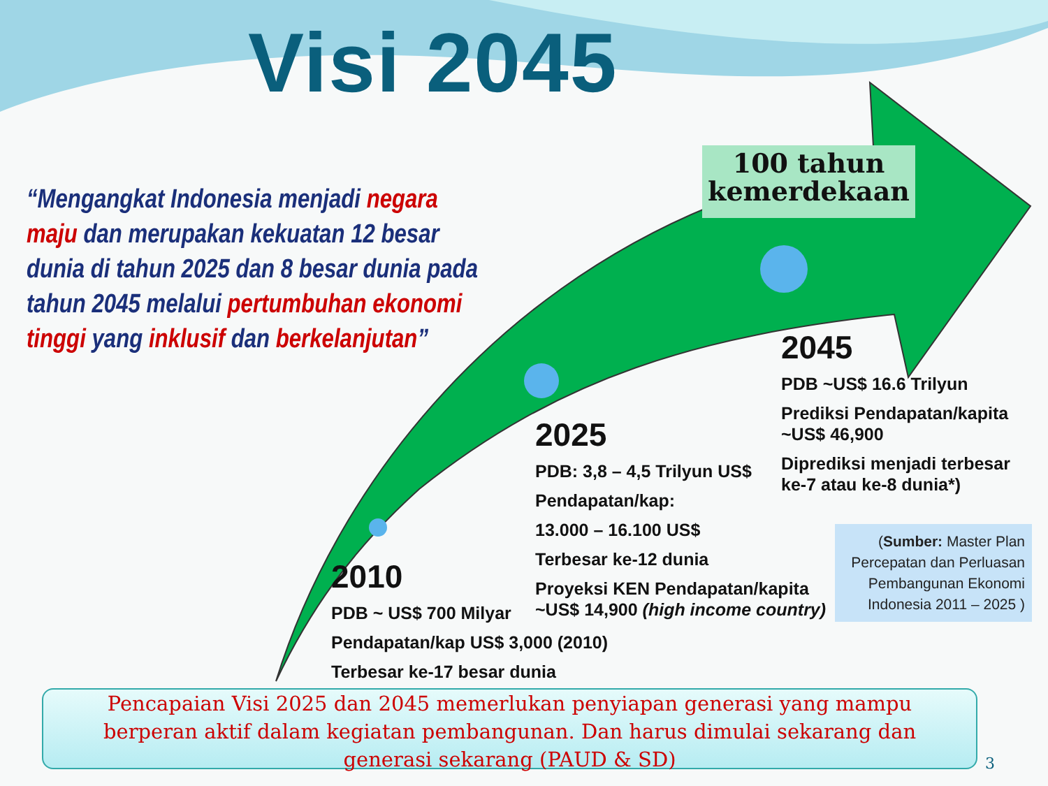Visi 2045
“Mengangkat Indonesia menjadi negara maju dan merupakan kekuatan 12 besar dunia di tahun 2025 dan 8 besar dunia pada tahun 2045 melalui pertumbuhan ekonomi tinggi yang inklusif dan berkelanjutan”
100 tahun kemerdekaan
2045
PDB ~US$ 16.6 Trilyun
Prediksi Pendapatan/kapita ~US$ 46,900
Diprediksi menjadi terbesar ke-7 atau ke-8 dunia*)
2025
PDB: 3,8 – 4,5 Trilyun US$
Pendapatan/kap:
13.000 – 16.100 US$
Terbesar ke-12 dunia
Proyeksi KEN Pendapatan/kapita ~US$ 14,900 (high income country)
2010
PDB ~ US$ 700 Milyar
Pendapatan/kap US$ 3,000 (2010)
Terbesar ke-17 besar dunia
(Sumber: Master Plan Percepatan dan Perluasan Pembangunan Ekonomi Indonesia 2011 – 2025 )
Pencapaian Visi 2025 dan 2045 memerlukan penyiapan generasi yang mampu berperan aktif dalam kegiatan pembangunan. Dan harus dimulai sekarang dan generasi sekarang (PAUD & SD)
3